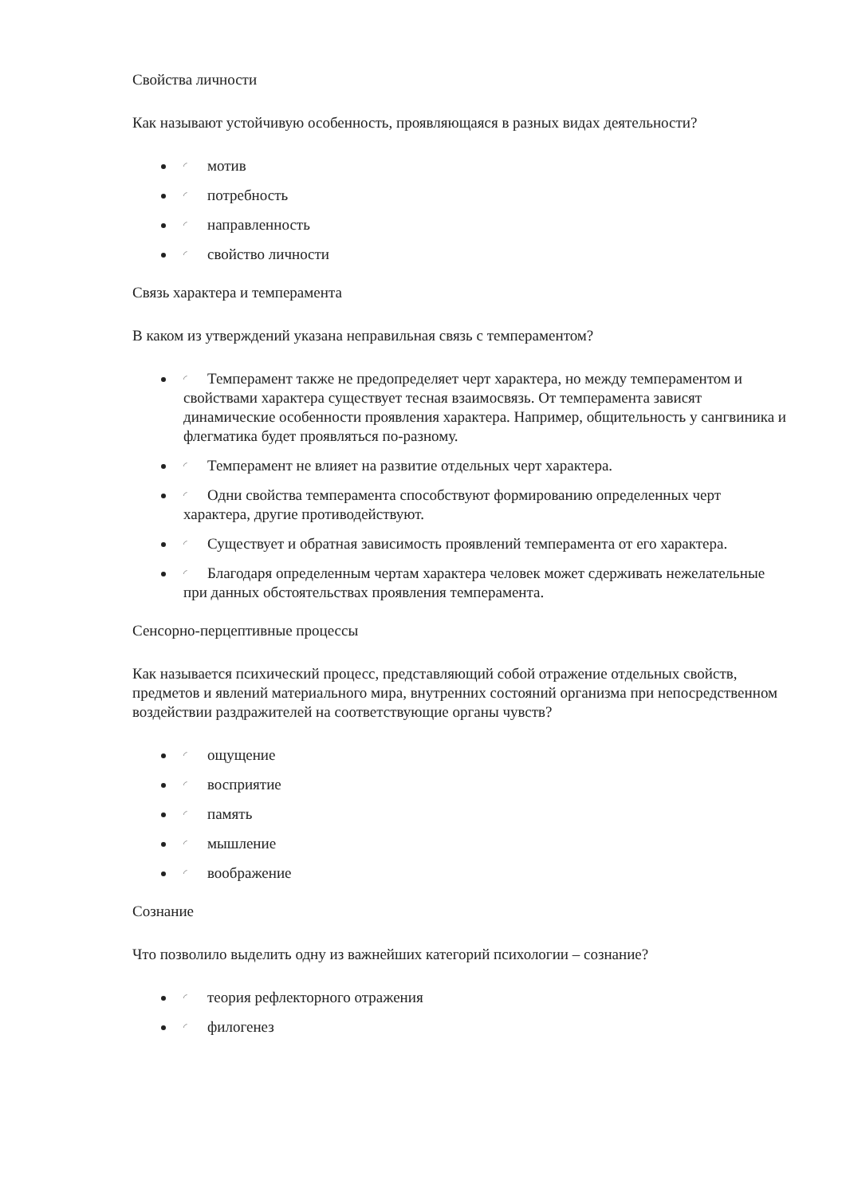Свойства личности
Как называют устойчивую особенность, проявляющаяся в разных видах деятельности?
◜ мотив
◜ потребность
◜ направленность
◜ свойство личности
Связь характера и темперамента
В каком из утверждений указана неправильная связь с темпераментом?
◜ Темперамент также не предопределяет черт характера, но между темпераментом и свойствами характера существует тесная взаимосвязь. От темперамента зависят динамические особенности проявления характера. Например, общительность у сангвиника и флегматика будет проявляться по-разному.
◜ Темперамент не влияет на развитие отдельных черт характера.
◜ Одни свойства темперамента способствуют формированию определенных черт характера, другие противодействуют.
◜ Существует и обратная зависимость проявлений темперамента от его характера.
◜ Благодаря определенным чертам характера человек может сдерживать нежелательные при данных обстоятельствах проявления темперамента.
Сенсорно-перцептивные процессы
Как называется психический процесс, представляющий собой отражение отдельных свойств, предметов и явлений материального мира, внутренних состояний организма при непосредственном воздействии раздражителей на соответствующие органы чувств?
◜ ощущение
◜ восприятие
◜ память
◜ мышление
◜ воображение
Сознание
Что позволило выделить одну из важнейших категорий психологии – сознание?
◜ теория рефлекторного отражения
◜ филогенез